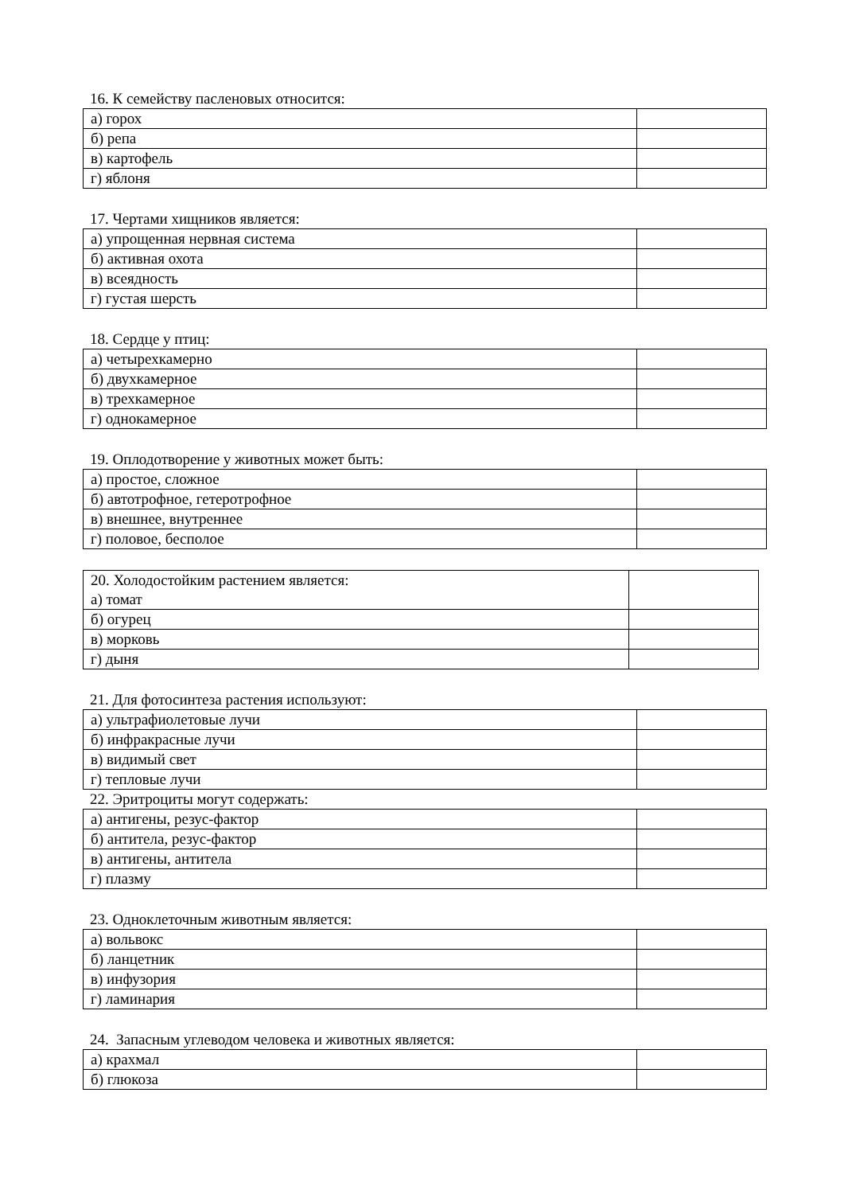16. К семейству пасленовых относится:
| а) горох | |
| б) репа | |
| в) картофель | |
| г) яблоня | |
17. Чертами хищников является:
| а) упрощенная нервная система | |
| б) активная охота | |
| в) всеядность | |
| г) густая шерсть | |
18. Сердце у птиц:
| а) четырехкамерно | |
| б) двухкамерное | |
| в) трехкамерное | |
| г) однокамерное | |
19. Оплодотворение у животных может быть:
| а) простое, сложное | |
| б) автотрофное, гетеротрофное | |
| в) внешнее, внутреннее | |
| г) половое, бесполое | |
| 20. Холодостойким растением является: а) томат | |
| б) огурец | |
| в) морковь | |
| г) дыня | |
21. Для фотосинтеза растения используют:
| а) ультрафиолетовые лучи | |
| б) инфракрасные лучи | |
| в) видимый свет | |
| г) тепловые лучи | |
22. Эритроциты могут содержать:
| а) антигены, резус-фактор | |
| б) антитела, резус-фактор | |
| в) антигены, антитела | |
| г) плазму | |
23. Одноклеточным животным является:
| а) вольвокс | |
| б) ланцетник | |
| в) инфузория | |
| г) ламинария | |
24. Запасным углеводом человека и животных является:
| а) крахмал | |
| б) глюкоза | |